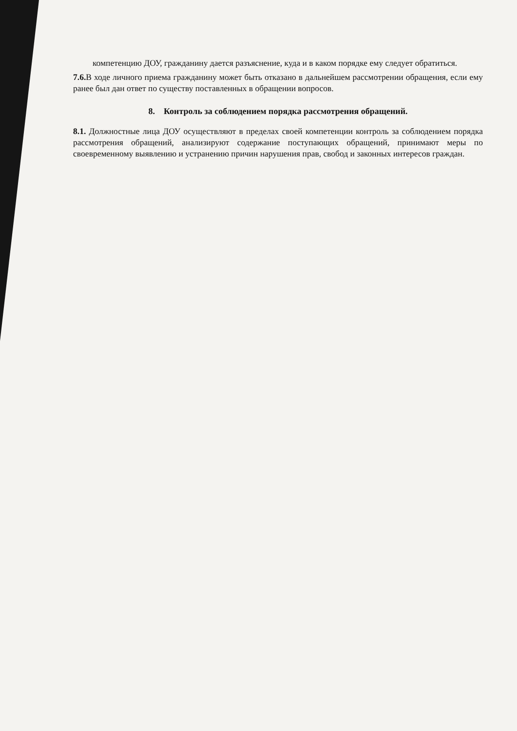компетенцию ДОУ, гражданину дается разъяснение, куда и в каком порядке ему следует обратиться.
7.6. В ходе личного приема гражданину может быть отказано в дальнейшем рассмотрении обращения, если ему ранее был дан ответ по существу поставленных в обращении вопросов.
8. Контроль за соблюдением порядка рассмотрения обращений.
8.1. Должностные лица ДОУ осуществляют в пределах своей компетенции контроль за соблюдением порядка рассмотрения обращений, анализируют содержание поступающих обращений, принимают меры по своевременному выявлению и устранению причин нарушения прав, свобод и законных интересов граждан.